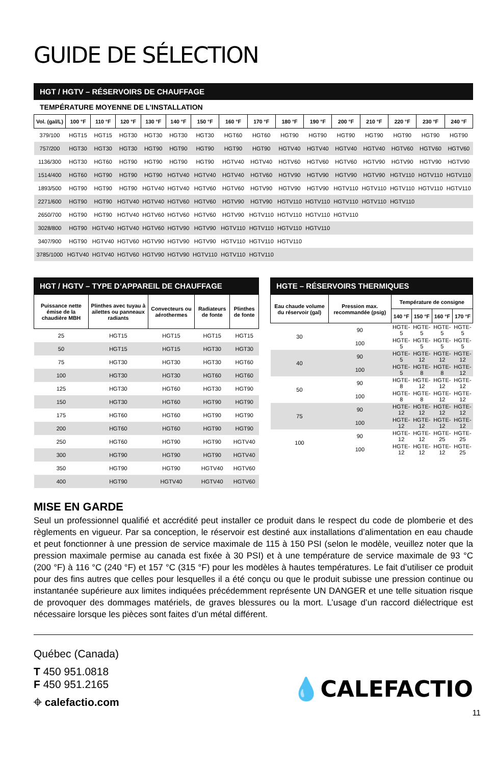GUIDE DE SÉLECTION
HGT / HGTV – RÉSERVOIRS DE CHAUFFAGE
TEMPÉRATURE MOYENNE DE L’INSTALLATION
| Vol. (gal/L) | 100 °F | 110 °F | 120 °F | 130 °F | 140 °F | 150 °F | 160 °F | 170 °F | 180 °F | 190 °F | 200 °F | 210 °F | 220 °F | 230 °F | 240 °F |
| --- | --- | --- | --- | --- | --- | --- | --- | --- | --- | --- | --- | --- | --- | --- | --- |
| 379/100 | HGT15 | HGT15 | HGT30 | HGT30 | HGT30 | HGT30 | HGT60 | HGT60 | HGT90 | HGT90 | HGT90 | HGT90 | HGT90 | HGT90 | HGT90 |
| 757/200 | HGT30 | HGT30 | HGT30 | HGT90 | HGT90 | HGT90 | HGT90 | HGT90 | HGTV40 | HGTV40 | HGTV40 | HGTV40 | HGTV60 | HGTV60 | HGTV60 |
| 1136/300 | HGT30 | HGT60 | HGT90 | HGT90 | HGT90 | HGT90 | HGTV40 | HGTV40 | HGTV60 | HGTV60 | HGTV60 | HGTV90 | HGTV90 | HGTV90 | HGTV90 |
| 1514/400 | HGT60 | HGT90 | HGT90 | HGT90 | HGTV40 | HGTV40 | HGTV40 | HGTV60 | HGTV90 | HGTV90 | HGTV90 | HGTV90 | HGTV110 | HGTV110 | HGTV110 |
| 1893/500 | HGT90 | HGT90 | HGT90 | HGTV40 | HGTV40 | HGTV60 | HGTV60 | HGTV90 | HGTV90 | HGTV90 | HGTV110 | HGTV110 | HGTV110 | HGTV110 | HGTV110 |
| 2271/600 | HGT90 | HGT90 | HGTV40 | HGTV40 | HGTV60 | HGTV60 | HGTV90 | HGTV90 | HGTV110 | HGTV110 | HGTV110 | HGTV110 | HGTV110 | | |
| 2650/700 | HGT90 | HGT90 | HGTV40 | HGTV60 | HGTV60 | HGTV60 | HGTV90 | HGTV110 | HGTV110 | HGTV110 | HGTV110 | | | | |
| 3028/800 | HGT90 | HGTV40 | HGTV40 | HGTV60 | HGTV90 | HGTV90 | HGTV110 | HGTV110 | HGTV110 | HGTV110 | | | | | |
| 3407/900 | HGT90 | HGTV40 | HGTV60 | HGTV90 | HGTV90 | HGTV90 | HGTV110 | HGTV110 | HGTV110 | | | | | | |
| 3785/1000 | HGTV40 | HGTV40 | HGTV60 | HGTV90 | HGTV90 | HGTV110 | HGTV110 | HGTV110 | | | | | | | |
HGT / HGTV – TYPE D’APPAREIL DE CHAUFFAGE
| Puissance nette émise de la chaudière MBH | Plinthes avec tuyau à ailettes ou panneaux radiants | Convecteurs ou aérothermes | Radiateurs de fonte | Plinthes de fonte |
| --- | --- | --- | --- | --- |
| 25 | HGT15 | HGT15 | HGT15 | HGT15 |
| 50 | HGT15 | HGT15 | HGT30 | HGT30 |
| 75 | HGT30 | HGT30 | HGT30 | HGT60 |
| 100 | HGT30 | HGT30 | HGT60 | HGT60 |
| 125 | HGT30 | HGT60 | HGT30 | HGT90 |
| 150 | HGT30 | HGT60 | HGT90 | HGT90 |
| 175 | HGT60 | HGT60 | HGT90 | HGT90 |
| 200 | HGT60 | HGT60 | HGT90 | HGT90 |
| 250 | HGT60 | HGT90 | HGT90 | HGTV40 |
| 300 | HGT90 | HGT90 | HGT90 | HGTV40 |
| 350 | HGT90 | HGT90 | HGTV40 | HGTV60 |
| 400 | HGT90 | HGTV40 | HGTV40 | HGTV60 |
HGTE – RÉSERVOIRS THERMIQUES
| Eau chaude volume du réservoir (gal) | Pression max. recommandée (psig) | Température de consigne | | | |
| --- | --- | --- | --- | --- | --- |
| | | 140 °F | 150 °F | 160 °F | 170 °F |
| 30 | 90 | HGTE-5 | HGTE-5 | HGTE-5 | HGTE-5 |
| | 100 | HGTE-5 | HGTE-5 | HGTE-5 | HGTE-5 |
| 40 | 90 | HGTE-5 | HGTE-12 | HGTE-12 | HGTE-12 |
| | 100 | HGTE-5 | HGTE-8 | HGTE-8 | HGTE-12 |
| 50 | 90 | HGTE-8 | HGTE-12 | HGTE-12 | HGTE-12 |
| | 100 | HGTE-8 | HGTE-8 | HGTE-12 | HGTE-12 |
| 75 | 90 | HGTE-12 | HGTE-12 | HGTE-12 | HGTE-12 |
| | 100 | HGTE-12 | HGTE-12 | HGTE-12 | HGTE-12 |
| 100 | 90 | HGTE-12 | HGTE-12 | HGTE-25 | HGTE-25 |
| | 100 | HGTE-12 | HGTE-12 | HGTE-12 | HGTE-25 |
MISE EN GARDE
Seul un professionnel qualifié et accrédité peut installer ce produit dans le respect du code de plomberie et des règlements en vigueur. Par sa conception, le réservoir est destiné aux installations d’alimentation en eau chaude et peut fonctionner à une pression de service maximale de 115 à 150 PSI (selon le modèle, veuillez noter que la pression maximale permise au canada est fixée à 30 PSI) et à une température de service maximale de 93 °C (200 °F) à 116 °C (240 °F) et 157 °C (315 °F) pour les modèles à hautes températures. Le fait d’utiliser ce produit pour des fins autres que celles pour lesquelles il a été conçu ou que le produit subisse une pression continue ou instantanée supérieure aux limites indiquées précédemment représente UN DANGER et une telle situation risque de provoquer des dommages matériels, de graves blessures ou la mort. L’usage d’un raccord diélectrique est nécessaire lorsque les pièces sont faites d’un métal différent.
Québec (Canada)
T 450 951.0818
F 450 951.2165
⌖ calefactio.com
💧CALEFACTIO
11